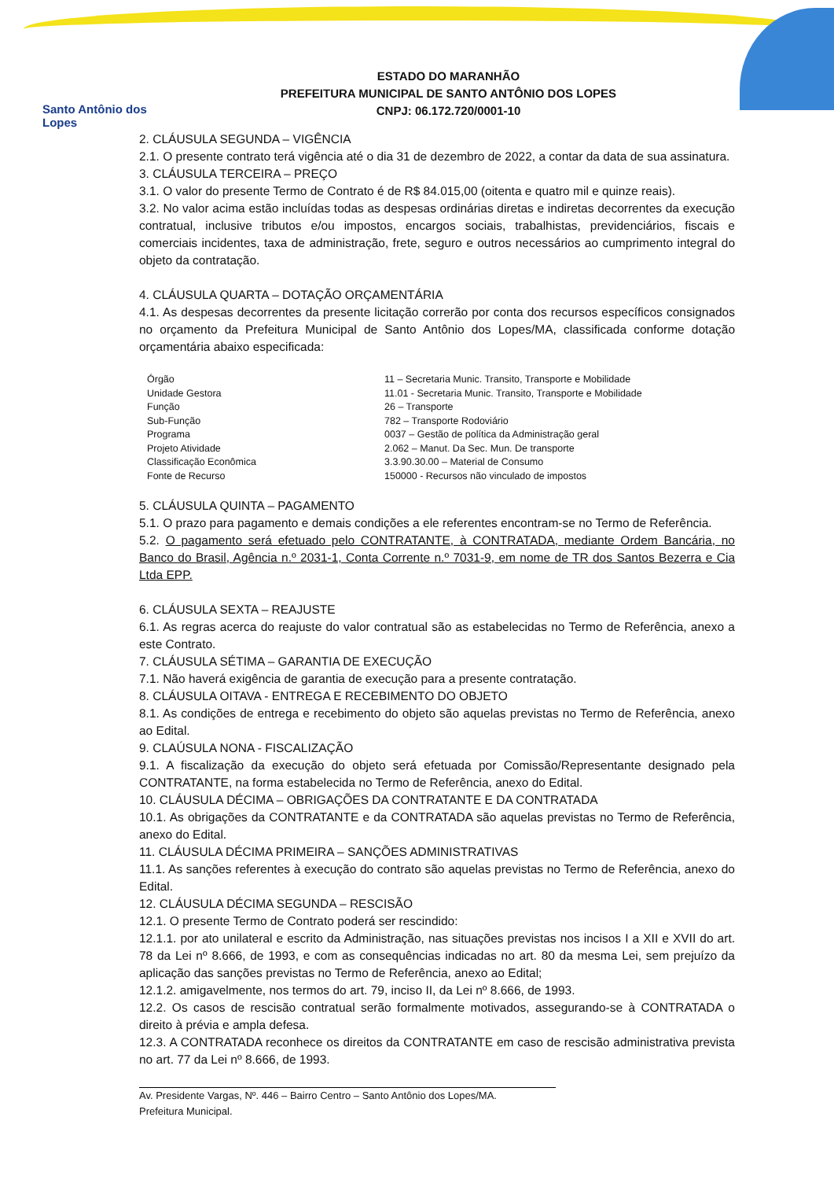Santo Antônio dos Lopes
ESTADO DO MARANHÃO
PREFEITURA MUNICIPAL DE SANTO ANTÔNIO DOS LOPES
CNPJ: 06.172.720/0001-10
2. CLÁUSULA SEGUNDA – VIGÊNCIA
2.1. O presente contrato terá vigência até o dia 31 de dezembro de 2022, a contar da data de sua assinatura.
3. CLÁUSULA TERCEIRA – PREÇO
3.1. O valor do presente Termo de Contrato é de R$ 84.015,00 (oitenta e quatro mil e quinze reais).
3.2. No valor acima estão incluídas todas as despesas ordinárias diretas e indiretas decorrentes da execução contratual, inclusive tributos e/ou impostos, encargos sociais, trabalhistas, previdenciários, fiscais e comerciais incidentes, taxa de administração, frete, seguro e outros necessários ao cumprimento integral do objeto da contratação.
4. CLÁUSULA QUARTA – DOTAÇÃO ORÇAMENTÁRIA
4.1. As despesas decorrentes da presente licitação correrão por conta dos recursos específicos consignados no orçamento da Prefeitura Municipal de Santo Antônio dos Lopes/MA, classificada conforme dotação orçamentária abaixo especificada:
| Órgão | 11 – Secretaria Munic. Transito, Transporte e Mobilidade |
| Unidade Gestora | 11.01 - Secretaria Munic. Transito, Transporte e Mobilidade |
| Função | 26 – Transporte |
| Sub-Função | 782 – Transporte Rodoviário |
| Programa | 0037 – Gestão de política da Administração geral |
| Projeto Atividade | 2.062 – Manut. Da Sec. Mun. De transporte |
| Classificação Econômica | 3.3.90.30.00 – Material de Consumo |
| Fonte de Recurso | 150000 - Recursos não vinculado de impostos |
5. CLÁUSULA QUINTA – PAGAMENTO
5.1. O prazo para pagamento e demais condições a ele referentes encontram-se no Termo de Referência.
5.2. O pagamento será efetuado pelo CONTRATANTE, à CONTRATADA, mediante Ordem Bancária, no Banco do Brasil, Agência n.º 2031-1, Conta Corrente n.º 7031-9, em nome de TR dos Santos Bezerra e Cia Ltda EPP.
6. CLÁUSULA SEXTA – REAJUSTE
6.1. As regras acerca do reajuste do valor contratual são as estabelecidas no Termo de Referência, anexo a este Contrato.
7. CLÁUSULA SÉTIMA – GARANTIA DE EXECUÇÃO
7.1. Não haverá exigência de garantia de execução para a presente contratação.
8. CLÁUSULA OITAVA - ENTREGA E RECEBIMENTO DO OBJETO
8.1. As condições de entrega e recebimento do objeto são aquelas previstas no Termo de Referência, anexo ao Edital.
9. CLAÚSULA NONA - FISCALIZAÇÃO
9.1. A fiscalização da execução do objeto será efetuada por Comissão/Representante designado pela CONTRATANTE, na forma estabelecida no Termo de Referência, anexo do Edital.
10. CLÁUSULA DÉCIMA – OBRIGAÇÕES DA CONTRATANTE E DA CONTRATADA
10.1. As obrigações da CONTRATANTE e da CONTRATADA são aquelas previstas no Termo de Referência, anexo do Edital.
11. CLÁUSULA DÉCIMA PRIMEIRA – SANÇÕES ADMINISTRATIVAS
11.1. As sanções referentes à execução do contrato são aquelas previstas no Termo de Referência, anexo do Edital.
12. CLÁUSULA DÉCIMA SEGUNDA – RESCISÃO
12.1. O presente Termo de Contrato poderá ser rescindido:
12.1.1. por ato unilateral e escrito da Administração, nas situações previstas nos incisos I a XII e XVII do art. 78 da Lei nº 8.666, de 1993, e com as consequências indicadas no art. 80 da mesma Lei, sem prejuízo da aplicação das sanções previstas no Termo de Referência, anexo ao Edital;
12.1.2. amigavelmente, nos termos do art. 79, inciso II, da Lei nº 8.666, de 1993.
12.2. Os casos de rescisão contratual serão formalmente motivados, assegurando-se à CONTRATADA o direito à prévia e ampla defesa.
12.3. A CONTRATADA reconhece os direitos da CONTRATANTE em caso de rescisão administrativa prevista no art. 77 da Lei nº 8.666, de 1993.
Av. Presidente Vargas, Nº. 446 – Bairro Centro – Santo Antônio dos Lopes/MA.
Prefeitura Municipal.